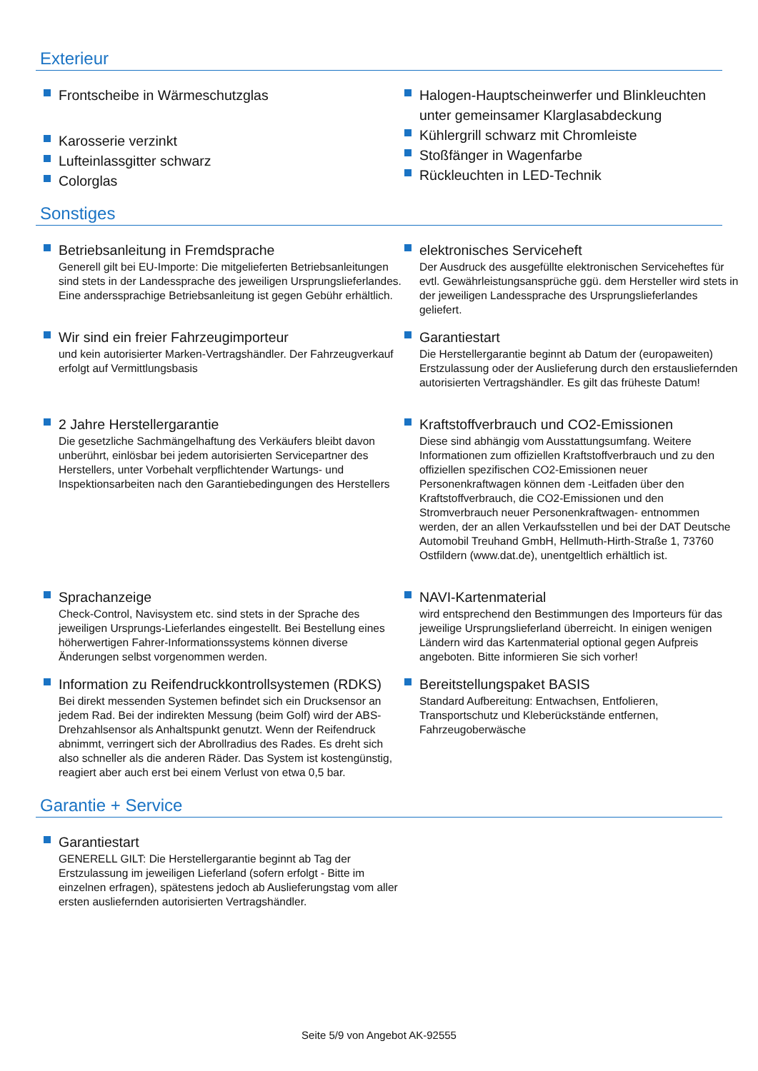Exterieur
Frontscheibe in Wärmeschutzglas
Karosserie verzinkt
Lufteinlassgitter schwarz
Colorglas
Halogen-Hauptscheinwerfer und Blinkleuchten unter gemeinsamer Klarglasabdeckung
Kühlergrill schwarz mit Chromleiste
Stoßfänger in Wagenfarbe
Rückleuchten in LED-Technik
Sonstiges
Betriebsanleitung in Fremdsprache
Generell gilt bei EU-Importe: Die mitgelieferten Betriebsanleitungen sind stets in der Landessprache des jeweiligen Ursprungslieferlandes. Eine anderssprachige Betriebsanleitung ist gegen Gebühr erhältlich.
Wir sind ein freier Fahrzeugimporteur
und kein autorisierter Marken-Vertragshändler. Der Fahrzeugverkauf erfolgt auf Vermittlungsbasis
2 Jahre Herstellergarantie
Die gesetzliche Sachmängelhaftung des Verkäufers bleibt davon unberührt, einlösbar bei jedem autorisierten Servicepartner des Herstellers, unter Vorbehalt verpflichtender Wartungs- und Inspektionsarbeiten nach den Garantiebedingungen des Herstellers
Sprachanzeige
Check-Control, Navisystem etc. sind stets in der Sprache des jeweiligen Ursprungs-Lieferlandes eingestellt. Bei Bestellung eines höherwertigen Fahrer-Informationssystems können diverse Änderungen selbst vorgenommen werden.
Information zu Reifendruckkontrollsystemen (RDKS)
Bei direkt messenden Systemen befindet sich ein Drucksensor an jedem Rad. Bei der indirekten Messung (beim Golf) wird der ABS-Drehzahlsensor als Anhaltspunkt genutzt. Wenn der Reifendruck abnimmt, verringert sich der Abrollradius des Rades. Es dreht sich also schneller als die anderen Räder. Das System ist kostengünstig, reagiert aber auch erst bei einem Verlust von etwa 0,5 bar.
elektronisches Serviceheft
Der Ausdruck des ausgefüllte elektronischen Serviceheftes für evtl. Gewährleistungsansprüche ggü. dem Hersteller wird stets in der jeweiligen Landessprache des Ursprungslieferlandes geliefert.
Garantiestart
Die Herstellergarantie beginnt ab Datum der (europaweiten) Erstzulassung oder der Auslieferung durch den erstausliefernden autorisierten Vertragshändler. Es gilt das früheste Datum!
Kraftstoffverbrauch und CO2-Emissionen
Diese sind abhängig vom Ausstattungsumfang. Weitere Informationen zum offiziellen Kraftstoffverbrauch und zu den offiziellen spezifischen CO2-Emissionen neuer Personenkraftwagen können dem -Leitfaden über den Kraftstoffverbrauch, die CO2-Emissionen und den Stromverbrauch neuer Personenkraftwagen- entnommen werden, der an allen Verkaufsstellen und bei der DAT Deutsche Automobil Treuhand GmbH, Hellmuth-Hirth-Straße 1, 73760 Ostfildern (www.dat.de), unentgeltlich erhältlich ist.
NAVI-Kartenmaterial
wird entsprechend den Bestimmungen des Importeurs für das jeweilige Ursprungslieferland überreicht. In einigen wenigen Ländern wird das Kartenmaterial optional gegen Aufpreis angeboten. Bitte informieren Sie sich vorher!
Bereitstellungspaket BASIS
Standard Aufbereitung: Entwachsen, Entfolieren, Transportschutz und Kleberückstände entfernen, Fahrzeugoberwäsche
Garantie + Service
Garantiestart
GENERELL GILT: Die Herstellergarantie beginnt ab Tag der Erstzulassung im jeweiligen Lieferland (sofern erfolgt - Bitte im einzelnen erfragen), spätestens jedoch ab Auslieferungstag vom aller ersten ausliefernden autorisierten Vertragshändler.
Seite 5/9 von Angebot AK-92555